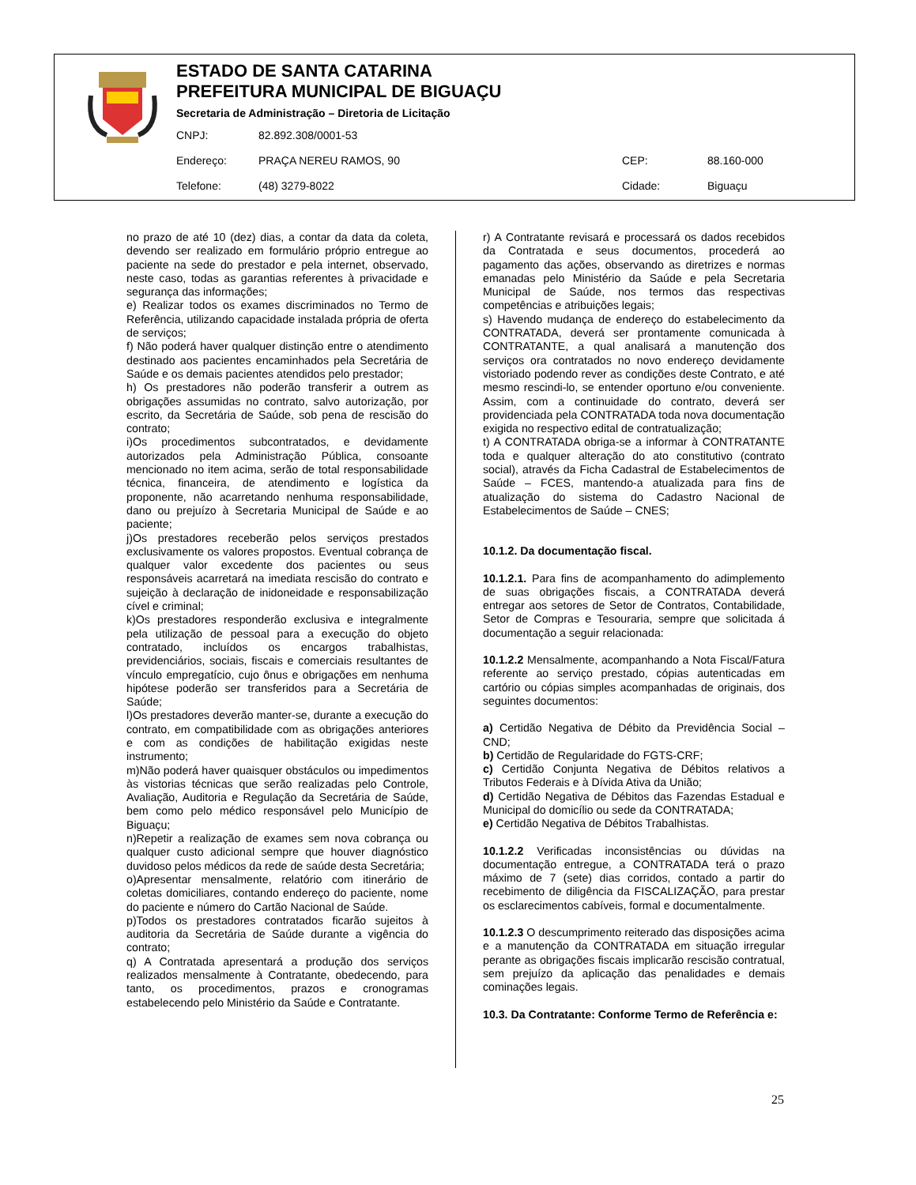ESTADO DE SANTA CATARINA
PREFEITURA MUNICIPAL DE BIGUAÇU
Secretaria de Administração – Diretoria de Licitação
CNPJ: 82.892.308/0001-53
Endereço: PRAÇA NEREU RAMOS, 90 CEP: 88.160-000
Telefone: (48) 3279-8022 Cidade: Biguaçu
no prazo de até 10 (dez) dias, a contar da data da coleta, devendo ser realizado em formulário próprio entregue ao paciente na sede do prestador e pela internet, observado, neste caso, todas as garantias referentes à privacidade e segurança das informações;
e) Realizar todos os exames discriminados no Termo de Referência, utilizando capacidade instalada própria de oferta de serviços;
f) Não poderá haver qualquer distinção entre o atendimento destinado aos pacientes encaminhados pela Secretária de Saúde e os demais pacientes atendidos pelo prestador;
h) Os prestadores não poderão transferir a outrem as obrigações assumidas no contrato, salvo autorização, por escrito, da Secretária de Saúde, sob pena de rescisão do contrato;
i)Os procedimentos subcontratados, e devidamente autorizados pela Administração Pública, consoante mencionado no item acima, serão de total responsabilidade técnica, financeira, de atendimento e logística da proponente, não acarretando nenhuma responsabilidade, dano ou prejuízo à Secretaria Municipal de Saúde e ao paciente;
j)Os prestadores receberão pelos serviços prestados exclusivamente os valores propostos. Eventual cobrança de qualquer valor excedente dos pacientes ou seus responsáveis acarretará na imediata rescisão do contrato e sujeição à declaração de inidoneidade e responsabilização cível e criminal;
k)Os prestadores responderão exclusiva e integralmente pela utilização de pessoal para a execução do objeto contratado, incluídos os encargos trabalhistas, previdenciários, sociais, fiscais e comerciais resultantes de vínculo empregatício, cujo ônus e obrigações em nenhuma hipótese poderão ser transferidos para a Secretária de Saúde;
l)Os prestadores deverão manter-se, durante a execução do contrato, em compatibilidade com as obrigações anteriores e com as condições de habilitação exigidas neste instrumento;
m)Não poderá haver quaisquer obstáculos ou impedimentos às vistorias técnicas que serão realizadas pelo Controle, Avaliação, Auditoria e Regulação da Secretária de Saúde, bem como pelo médico responsável pelo Município de Biguaçu;
n)Repetir a realização de exames sem nova cobrança ou qualquer custo adicional sempre que houver diagnóstico duvidoso pelos médicos da rede de saúde desta Secretária;
o)Apresentar mensalmente, relatório com itinerário de coletas domiciliares, contando endereço do paciente, nome do paciente e número do Cartão Nacional de Saúde.
p)Todos os prestadores contratados ficarão sujeitos à auditoria da Secretária de Saúde durante a vigência do contrato;
q) A Contratada apresentará a produção dos serviços realizados mensalmente à Contratante, obedecendo, para tanto, os procedimentos, prazos e cronogramas estabelecendo pelo Ministério da Saúde e Contratante.
r) A Contratante revisará e processará os dados recebidos da Contratada e seus documentos, procederá ao pagamento das ações, observando as diretrizes e normas emanadas pelo Ministério da Saúde e pela Secretaria Municipal de Saúde, nos termos das respectivas competências e atribuições legais;
s) Havendo mudança de endereço do estabelecimento da CONTRATADA, deverá ser prontamente comunicada à CONTRATANTE, a qual analisará a manutenção dos serviços ora contratados no novo endereço devidamente vistoriado podendo rever as condições deste Contrato, e até mesmo rescindi-lo, se entender oportuno e/ou conveniente. Assim, com a continuidade do contrato, deverá ser providenciada pela CONTRATADA toda nova documentação exigida no respectivo edital de contratualização;
t) A CONTRATADA obriga-se a informar à CONTRATANTE toda e qualquer alteração do ato constitutivo (contrato social), através da Ficha Cadastral de Estabelecimentos de Saúde – FCES, mantendo-a atualizada para fins de atualização do sistema do Cadastro Nacional de Estabelecimentos de Saúde – CNES;
10.1.2. Da documentação fiscal.
10.1.2.1. Para fins de acompanhamento do adimplemento de suas obrigações fiscais, a CONTRATADA deverá entregar aos setores de Setor de Contratos, Contabilidade, Setor de Compras e Tesouraria, sempre que solicitada á documentação a seguir relacionada:
10.1.2.2 Mensalmente, acompanhando a Nota Fiscal/Fatura referente ao serviço prestado, cópias autenticadas em cartório ou cópias simples acompanhadas de originais, dos seguintes documentos:
a) Certidão Negativa de Débito da Previdência Social – CND;
b) Certidão de Regularidade do FGTS-CRF;
c) Certidão Conjunta Negativa de Débitos relativos a Tributos Federais e à Dívida Ativa da União;
d) Certidão Negativa de Débitos das Fazendas Estadual e Municipal do domicílio ou sede da CONTRATADA;
e) Certidão Negativa de Débitos Trabalhistas.
10.1.2.2 Verificadas inconsistências ou dúvidas na documentação entregue, a CONTRATADA terá o prazo máximo de 7 (sete) dias corridos, contado a partir do recebimento de diligência da FISCALIZAÇÃO, para prestar os esclarecimentos cabíveis, formal e documentalmente.
10.1.2.3 O descumprimento reiterado das disposições acima e a manutenção da CONTRATADA em situação irregular perante as obrigações fiscais implicarão rescisão contratual, sem prejuízo da aplicação das penalidades e demais cominações legais.
10.3. Da Contratante: Conforme Termo de Referência e:
25